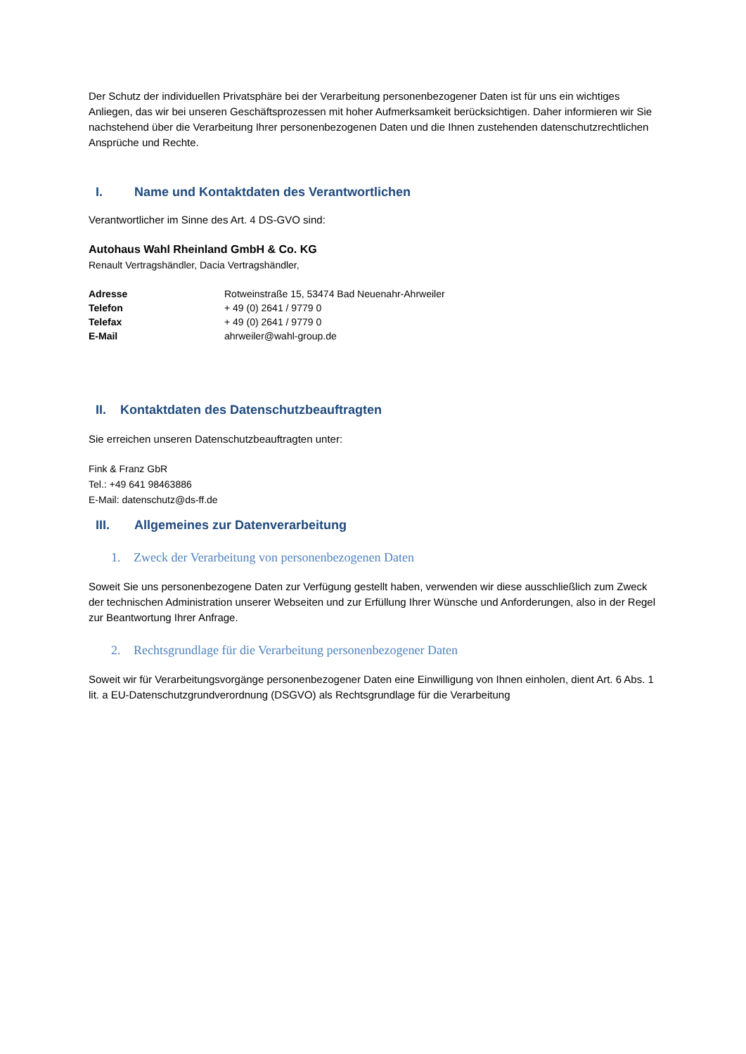Der Schutz der individuellen Privatsphäre bei der Verarbeitung personenbezogener Daten ist für uns ein wichtiges Anliegen, das wir bei unseren Geschäftsprozessen mit hoher Aufmerksamkeit berücksichtigen. Daher informieren wir Sie nachstehend über die Verarbeitung Ihrer personenbezogenen Daten und die Ihnen zustehenden datenschutzrechtlichen Ansprüche und Rechte.
I. Name und Kontaktdaten des Verantwortlichen
Verantwortlicher im Sinne des Art. 4 DS-GVO sind:
Autohaus Wahl Rheinland GmbH & Co. KG
Renault Vertragshändler, Dacia Vertragshändler,
| Adresse | Rotweinstraße 15, 53474 Bad Neuenahr-Ahrweiler |
| Telefon | + 49 (0) 2641 / 9779 0 |
| Telefax | + 49 (0) 2641 / 9779 0 |
| E-Mail | ahrweiler@wahl-group.de |
II. Kontaktdaten des Datenschutzbeauftragten
Sie erreichen unseren Datenschutzbeauftragten unter:
Fink & Franz GbR
Tel.: +49 641 98463886
E-Mail: datenschutz@ds-ff.de
III. Allgemeines zur Datenverarbeitung
1. Zweck der Verarbeitung von personenbezogenen Daten
Soweit Sie uns personenbezogene Daten zur Verfügung gestellt haben, verwenden wir diese ausschließlich zum Zweck der technischen Administration unserer Webseiten und zur Erfüllung Ihrer Wünsche und Anforderungen, also in der Regel zur Beantwortung Ihrer Anfrage.
2. Rechtsgrundlage für die Verarbeitung personenbezogener Daten
Soweit wir für Verarbeitungsvorgänge personenbezogener Daten eine Einwilligung von Ihnen einholen, dient Art. 6 Abs. 1 lit. a EU-Datenschutzgrundverordnung (DSGVO) als Rechtsgrundlage für die Verarbeitung